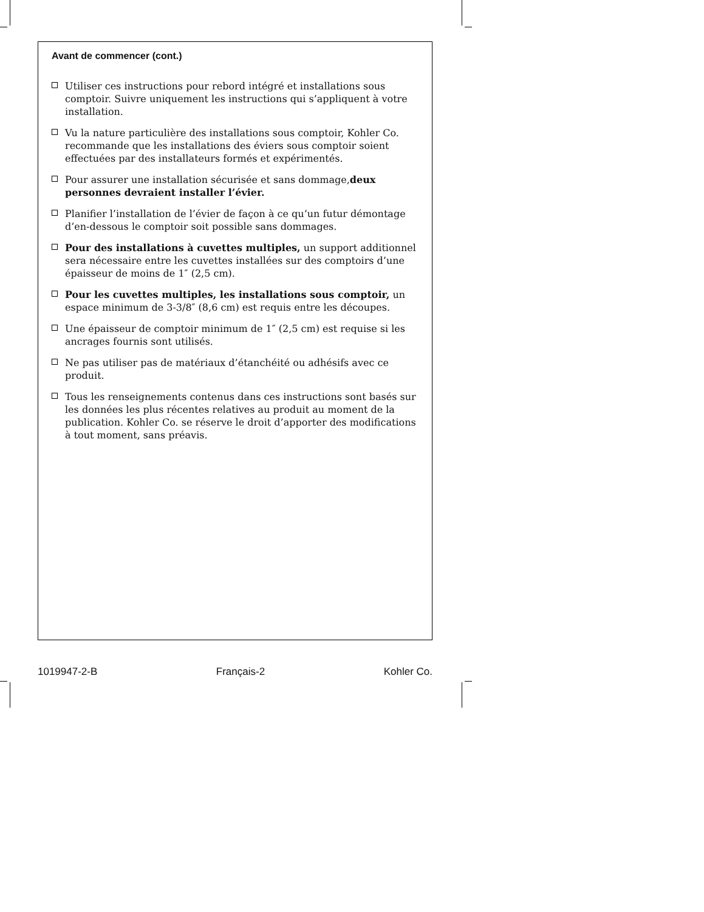Avant de commencer (cont.)
Utiliser ces instructions pour rebord intégré et installations sous comptoir. Suivre uniquement les instructions qui s’appliquent à votre installation.
Vu la nature particulière des installations sous comptoir, Kohler Co. recommande que les installations des éviers sous comptoir soient effectuées par des installateurs formés et expérimentés.
Pour assurer une installation sécurisée et sans dommage,deux personnes devraient installer l’évier.
Planifier l’installation de l’évier de façon à ce qu’un futur démontage d’en-dessous le comptoir soit possible sans dommages.
Pour des installations à cuvettes multiples, un support additionnel sera nécessaire entre les cuvettes installées sur des comptoirs d’une épaisseur de moins de 1″ (2,5 cm).
Pour les cuvettes multiples, les installations sous comptoir, un espace minimum de 3-3/8″ (8,6 cm) est requis entre les découpes.
Une épaisseur de comptoir minimum de 1″ (2,5 cm) est requise si les ancrages fournis sont utilisés.
Ne pas utiliser pas de matériaux d’étanchéité ou adhésifs avec ce produit.
Tous les renseignements contenus dans ces instructions sont basés sur les données les plus récentes relatives au produit au moment de la publication. Kohler Co. se réserve le droit d’apporter des modifications à tout moment, sans préavis.
1019947-2-B Français-2 Kohler Co.